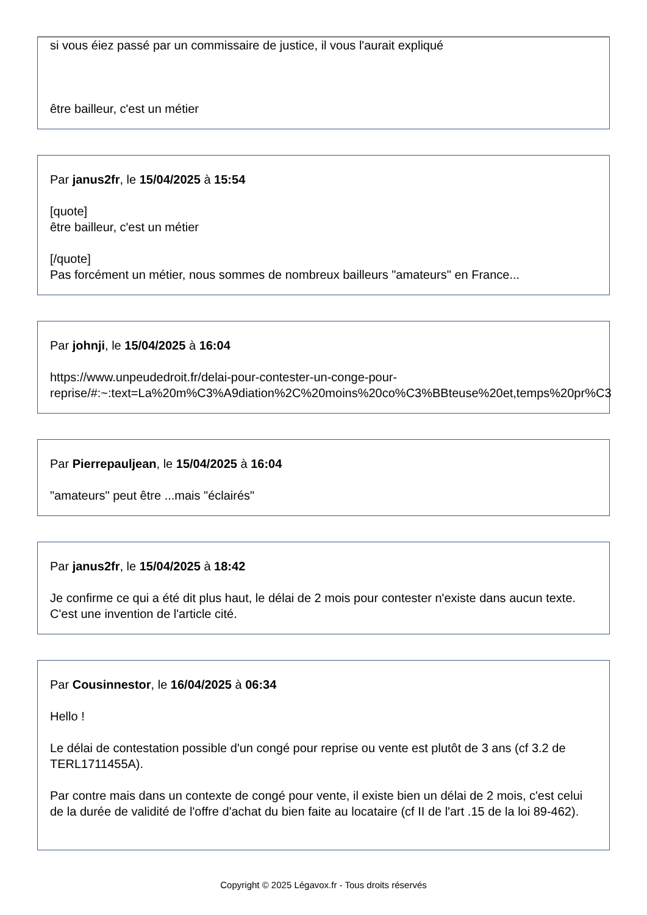si vous éiez passé par un commissaire de justice, il vous l'aurait expliqué
être bailleur, c'est un métier
Par janus2fr, le 15/04/2025 à 15:54
[quote]
être bailleur, c'est un métier
[/quote]
Pas forcément un métier, nous sommes de nombreux bailleurs "amateurs" en France...
Par johnji, le 15/04/2025 à 16:04
https://www.unpeudedroit.fr/delai-pour-contester-un-conge-pour-
reprise/#:~:text=La%20m%C3%A9diation%2C%20moins%20co%C3%BBteuse%20et,temps%20pr%C3
Par Pierrepauljean, le 15/04/2025 à 16:04
"amateurs" peut être ...mais "éclairés"
Par janus2fr, le 15/04/2025 à 18:42
Je confirme ce qui a été dit plus haut, le délai de 2 mois pour contester n'existe dans aucun texte. C'est une invention de l'article cité.
Par Cousinnestor, le 16/04/2025 à 06:34
Hello !
Le délai de contestation possible d'un congé pour reprise ou vente est plutôt de 3 ans (cf 3.2 de TERL1711455A).
Par contre mais dans un contexte de congé pour vente, il existe bien un délai de 2 mois, c'est celui de la durée de validité de l'offre d'achat du bien faite au locataire (cf II de l'art .15 de la loi 89-462).
Copyright © 2025 Légavox.fr - Tous droits réservés